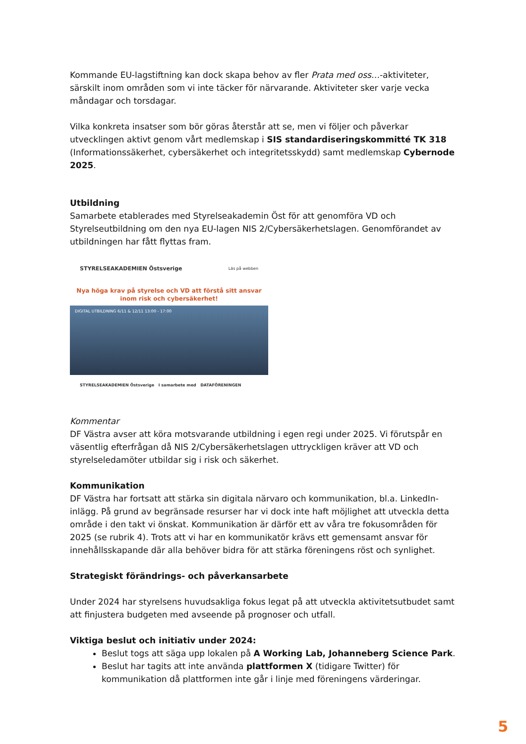Kommande EU-lagstiftning kan dock skapa behov av fler Prata med oss…-aktiviteter, särskilt inom områden som vi inte täcker för närvarande. Aktiviteter sker varje vecka måndagar och torsdagar.
Vilka konkreta insatser som bör göras återstår att se, men vi följer och påverkar utvecklingen aktivt genom vårt medlemskap i SIS standardiseringskommitté TK 318 (Informationssäkerhet, cybersäkerhet och integritetsskydd) samt medlemskap Cybernode 2025.
Utbildning
Samarbete etablerades med Styrelseakademin Öst för att genomföra VD och Styrelseutbildning om den nya EU-lagen NIS 2/Cybersäkerhetslagen. Genomförandet av utbildningen har fått flyttas fram.
STYRELSEAKADEMIEN Östsverige Läs på webben
Nya höga krav på styrelse och VD att förstå sitt ansvar inom risk och cybersäkerhet!
DIGITAL UTBILDNING 6/11 & 12/11 13:00 - 17:00
STYRELSEAKADEMIEN Östsverige I samarbete med DATAFÖRENINGEN
Kommentar
DF Västra avser att köra motsvarande utbildning i egen regi under 2025. Vi förutspår en väsentlig efterfrågan då NIS 2/Cybersäkerhetslagen uttryckligen kräver att VD och styrelseledamöter utbildar sig i risk och säkerhet.
Kommunikation
DF Västra har fortsatt att stärka sin digitala närvaro och kommunikation, bl.a. LinkedIn-inlägg. På grund av begränsade resurser har vi dock inte haft möjlighet att utveckla detta område i den takt vi önskat. Kommunikation är därför ett av våra tre fokusområden för 2025 (se rubrik 4). Trots att vi har en kommunikatör krävs ett gemensamt ansvar för innehållsskapande där alla behöver bidra för att stärka föreningens röst och synlighet.
Strategiskt förändrings- och påverkansarbete
Under 2024 har styrelsens huvudsakliga fokus legat på att utveckla aktivitetsutbudet samt att finjustera budgeten med avseende på prognoser och utfall.
Viktiga beslut och initiativ under 2024:
Beslut togs att säga upp lokalen på A Working Lab, Johanneberg Science Park.
Beslut har tagits att inte använda plattformen X (tidigare Twitter) för kommunikation då plattformen inte går i linje med föreningens värderingar.
5